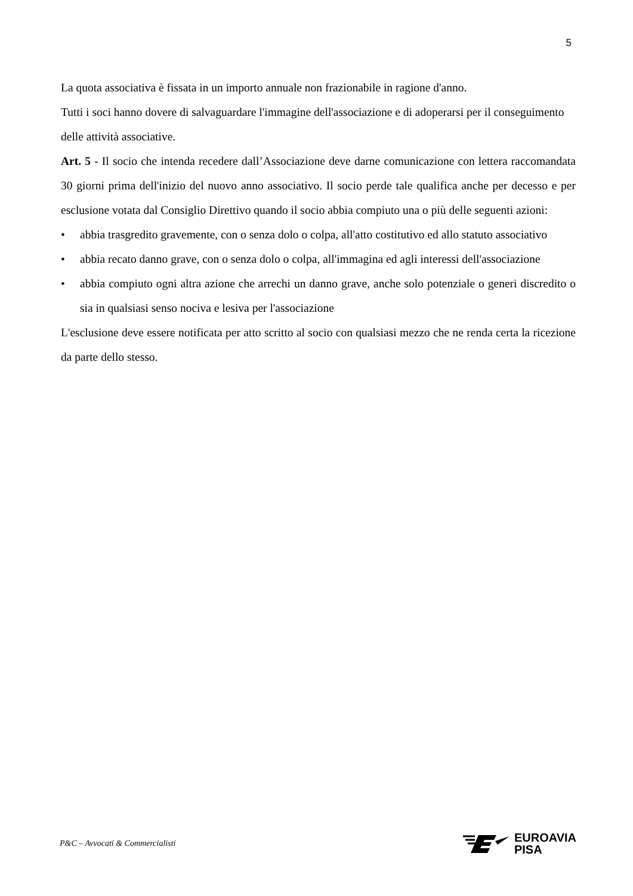5
La quota associativa è fissata in un importo annuale non frazionabile in ragione d'anno.
Tutti i soci hanno dovere di salvaguardare l'immagine dell'associazione e di adoperarsi per il conseguimento delle attività associative.
Art. 5 - Il socio che intenda recedere dall’Associazione deve darne comunicazione con lettera raccomandata 30 giorni prima dell'inizio del nuovo anno associativo. Il socio perde tale qualifica anche per decesso e per esclusione votata dal Consiglio Direttivo quando il socio abbia compiuto una o più delle seguenti azioni:
• abbia trasgredito gravemente, con o senza dolo o colpa, all'atto costitutivo ed allo statuto associativo
• abbia recato danno grave, con o senza dolo o colpa, all'immagina ed agli interessi dell'associazione
• abbia compiuto ogni altra azione che arrechi un danno grave, anche solo potenziale o generi discredito o sia in qualsiasi senso nociva e lesiva per l'associazione
L'esclusione deve essere notificata per atto scritto al socio con qualsiasi mezzo che ne renda certa la ricezione da parte dello stesso.
P&C – Avvocati & Commercialisti
EUROAVIA
PISA